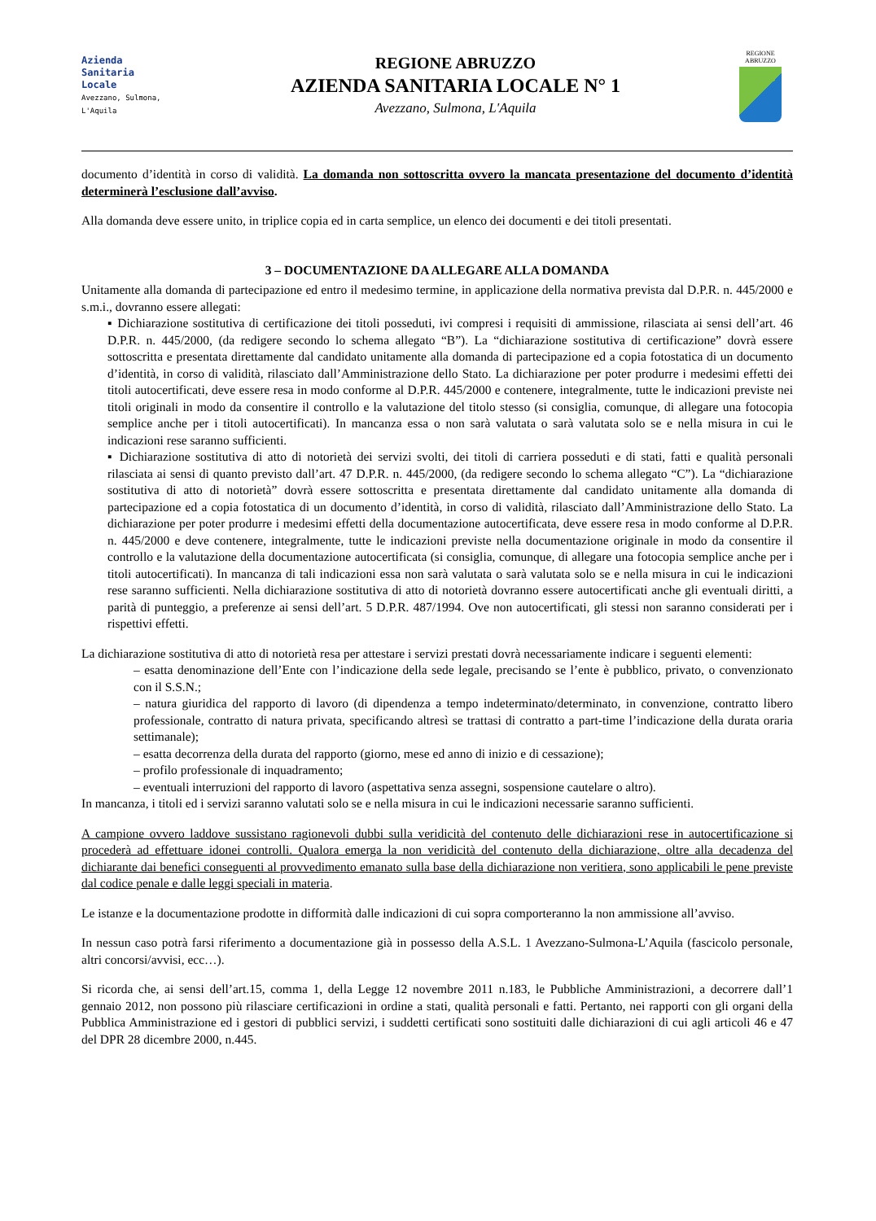Azienda
Sanitaria
Locale
Avezzano, Sulmona, L'Aquila
REGIONE ABRUZZO
AZIENDA SANITARIA LOCALE N° 1
Avezzano, Sulmona, L'Aquila
REGIONE
ABRUZZO
documento d’identità in corso di validità. La domanda non sottoscritta ovvero la mancata presentazione del documento d’identità determinerà l’esclusione dall’avviso.
Alla domanda deve essere unito, in triplice copia ed in carta semplice, un elenco dei documenti e dei titoli presentati.
3 – DOCUMENTAZIONE DA ALLEGARE ALLA DOMANDA
Unitamente alla domanda di partecipazione ed entro il medesimo termine, in applicazione della normativa prevista dal D.P.R. n. 445/2000 e s.m.i., dovranno essere allegati:
▪ Dichiarazione sostitutiva di certificazione dei titoli posseduti, ivi compresi i requisiti di ammissione, rilasciata ai sensi dell’art. 46 D.P.R. n. 445/2000, (da redigere secondo lo schema allegato “B”). La “dichiarazione sostitutiva di certificazione” dovrà essere sottoscritta e presentata direttamente dal candidato unitamente alla domanda di partecipazione ed a copia fotostatica di un documento d’identità, in corso di validità, rilasciato dall’Amministrazione dello Stato. La dichiarazione per poter produrre i medesimi effetti dei titoli autocertificati, deve essere resa in modo conforme al D.P.R. 445/2000 e contenere, integralmente, tutte le indicazioni previste nei titoli originali in modo da consentire il controllo e la valutazione del titolo stesso (si consiglia, comunque, di allegare una fotocopia semplice anche per i titoli autocertificati). In mancanza essa o non sarà valutata o sarà valutata solo se e nella misura in cui le indicazioni rese saranno sufficienti.
▪ Dichiarazione sostitutiva di atto di notorietà dei servizi svolti, dei titoli di carriera posseduti e di stati, fatti e qualità personali rilasciata ai sensi di quanto previsto dall’art. 47 D.P.R. n. 445/2000, (da redigere secondo lo schema allegato “C”). La “dichiarazione sostitutiva di atto di notorietà” dovrà essere sottoscritta e presentata direttamente dal candidato unitamente alla domanda di partecipazione ed a copia fotostatica di un documento d’identità, in corso di validità, rilasciato dall’Amministrazione dello Stato. La dichiarazione per poter produrre i medesimi effetti della documentazione autocertificata, deve essere resa in modo conforme al D.P.R. n. 445/2000 e deve contenere, integralmente, tutte le indicazioni previste nella documentazione originale in modo da consentire il controllo e la valutazione della documentazione autocertificata (si consiglia, comunque, di allegare una fotocopia semplice anche per i titoli autocertificati). In mancanza di tali indicazioni essa non sarà valutata o sarà valutata solo se e nella misura in cui le indicazioni rese saranno sufficienti. Nella dichiarazione sostitutiva di atto di notorietà dovranno essere autocertificati anche gli eventuali diritti, a parità di punteggio, a preferenze ai sensi dell’art. 5 D.P.R. 487/1994. Ove non autocertificati, gli stessi non saranno considerati per i rispettivi effetti.
La dichiarazione sostitutiva di atto di notorietà resa per attestare i servizi prestati dovrà necessariamente indicare i seguenti elementi:
– esatta denominazione dell’Ente con l’indicazione della sede legale, precisando se l’ente è pubblico, privato, o convenzionato con il S.S.N.;
– natura giuridica del rapporto di lavoro (di dipendenza a tempo indeterminato/determinato, in convenzione, contratto libero professionale, contratto di natura privata, specificando altresì se trattasi di contratto a part-time l’indicazione della durata oraria settimanale);
– esatta decorrenza della durata del rapporto (giorno, mese ed anno di inizio e di cessazione);
– profilo professionale di inquadramento;
– eventuali interruzioni del rapporto di lavoro (aspettativa senza assegni, sospensione cautelare o altro).
In mancanza, i titoli ed i servizi saranno valutati solo se e nella misura in cui le indicazioni necessarie saranno sufficienti.
A campione ovvero laddove sussistano ragionevoli dubbi sulla veridicità del contenuto delle dichiarazioni rese in autocertificazione si procederà ad effettuare idonei controlli. Qualora emerga la non veridicità del contenuto della dichiarazione, oltre alla decadenza del dichiarante dai benefici conseguenti al provvedimento emanato sulla base della dichiarazione non veritiera, sono applicabili le pene previste dal codice penale e dalle leggi speciali in materia.
Le istanze e la documentazione prodotte in difformità dalle indicazioni di cui sopra comporteranno la non ammissione all’avviso.
In nessun caso potrà farsi riferimento a documentazione già in possesso della A.S.L. 1 Avezzano-Sulmona-L’Aquila (fascicolo personale, altri concorsi/avvisi, ecc…).
Si ricorda che, ai sensi dell’art.15, comma 1, della Legge 12 novembre 2011 n.183, le Pubbliche Amministrazioni, a decorrere dall’1 gennaio 2012, non possono più rilasciare certificazioni in ordine a stati, qualità personali e fatti. Pertanto, nei rapporti con gli organi della Pubblica Amministrazione ed i gestori di pubblici servizi, i suddetti certificati sono sostituiti dalle dichiarazioni di cui agli articoli 46 e 47 del DPR 28 dicembre 2000, n.445.